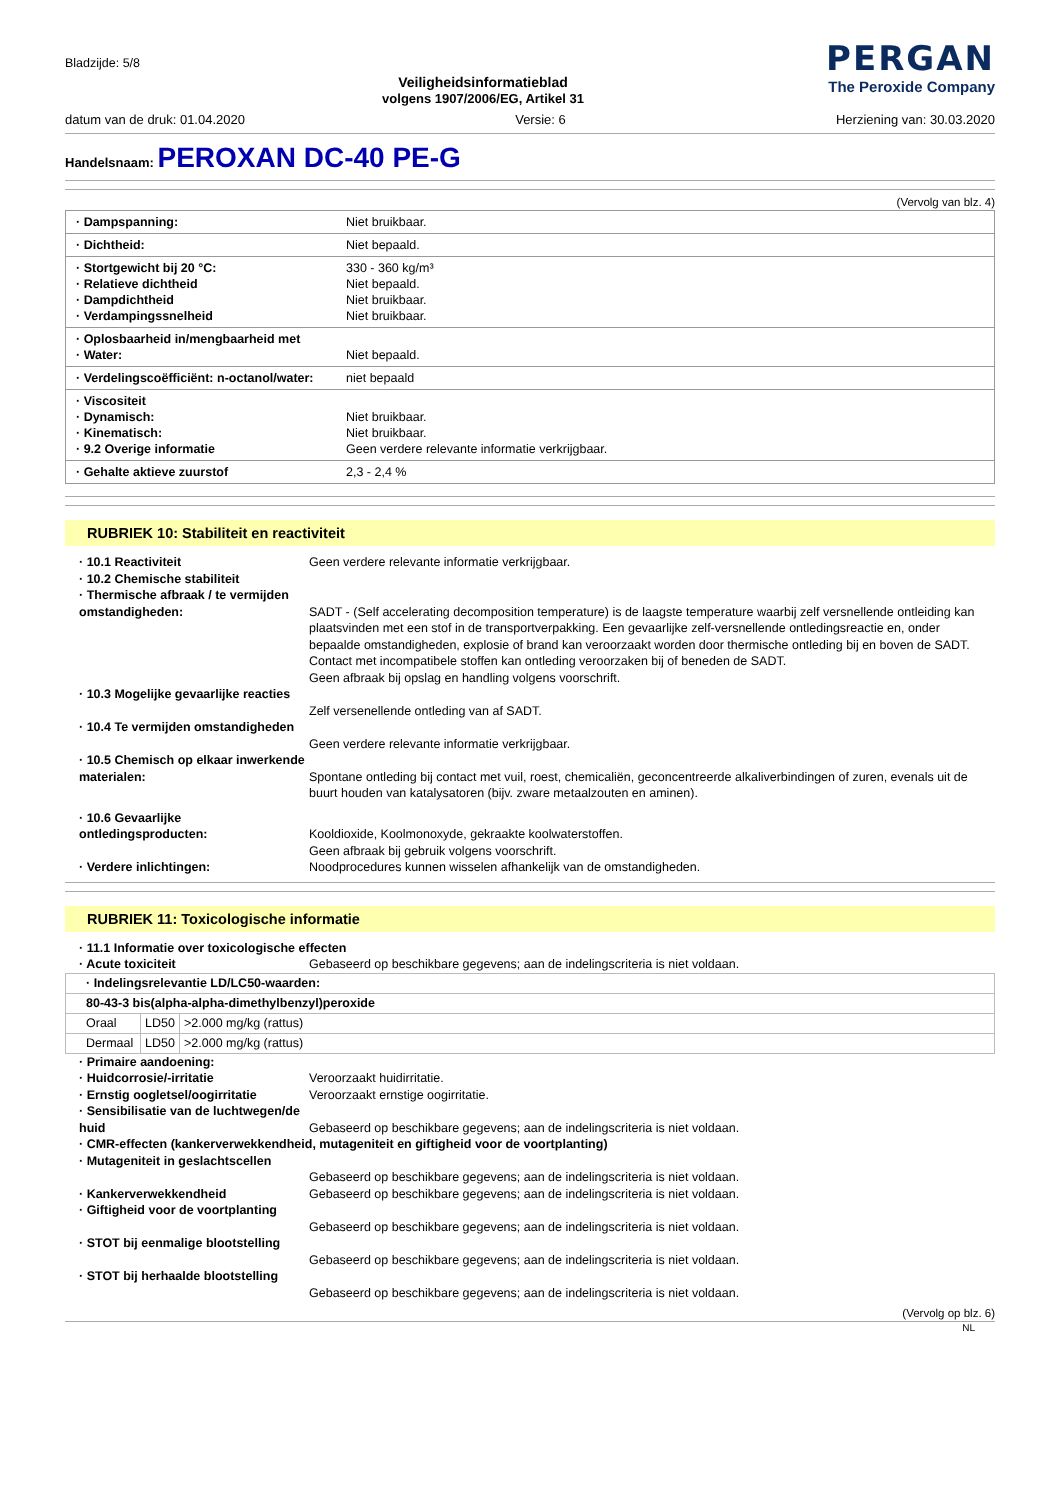Bladzijde: 5/8
Veiligheidsinformatieblad
volgens 1907/2006/EG, Artikel 31
PERGAN
The Peroxide Company
datum van de druk: 01.04.2020 Versie: 6 Herziening van: 30.03.2020
Handelsnaam: PEROXAN DC-40 PE-G
(Vervolg van blz. 4)
| · Dampspanning: | Niet bruikbaar. |
| · Dichtheid: | Niet bepaald. |
| · Stortgewicht bij 20 °C: · Relatieve dichtheid · Dampdichtheid · Verdampingssnelheid | 330 - 360 kg/m³ Niet bepaald. Niet bruikbaar. Niet bruikbaar. |
| · Oplosbaarheid in/mengbaarheid met · Water: | Niet bepaald. |
| · Verdelingscoëfficiënt: n-octanol/water: | niet bepaald |
| · Viscositeit · Dynamisch: · Kinematisch: · 9.2 Overige informatie | Niet bruikbaar. Niet bruikbaar. Geen verdere relevante informatie verkrijgbaar. |
| · Gehalte aktieve zuurstof | 2,3 - 2,4 % |
RUBRIEK 10: Stabiliteit en reactiviteit
· 10.1 Reactiviteit
Geen verdere relevante informatie verkrijgbaar.
· 10.2 Chemische stabiliteit
· Thermische afbraak / te vermijden omstandigheden:
SADT - (Self accelerating decomposition temperature) is de laagste temperature waarbij zelf versnellende ontleiding kan plaatsvinden met een stof in de transportverpakking. Een gevaarlijke zelf-versnellende ontledingsreactie en, onder bepaalde omstandigheden, explosie of brand kan veroorzaakt worden door thermische ontleding bij en boven de SADT. Contact met incompatibele stoffen kan ontleding veroorzaken bij of beneden de SADT.
Geen afbraak bij opslag en handling volgens voorschrift.
· 10.3 Mogelijke gevaarlijke reacties
Zelf versenellende ontleding van af SADT.
· 10.4 Te vermijden omstandigheden
Geen verdere relevante informatie verkrijgbaar.
· 10.5 Chemisch op elkaar inwerkende materialen:
Spontane ontleding bij contact met vuil, roest, chemicaliën, geconcentreerde alkaliverbindingen of zuren, evenals uit de buurt houden van katalysatoren (bijv. zware metaalzouten en aminen).
· 10.6 Gevaarlijke ontledingsproducten:
Kooldioxide, Koolmonoxyde, gekraakte koolwaterstoffen.
Geen afbraak bij gebruik volgens voorschrift.
· Verdere inlichtingen:
Noodprocedures kunnen wisselen afhankelijk van de omstandigheden.
RUBRIEK 11: Toxicologische informatie
· 11.1 Informatie over toxicologische effecten
· Acute toxiciteit
Gebaseerd op beschikbare gegevens; aan de indelingscriteria is niet voldaan.
| · Indelingsrelevantie LD/LC50-waarden: | | |
| 80-43-3 bis(alpha-alpha-dimethylbenzyl)peroxide | | |
| Oraal | LD50 | >2.000 mg/kg (rattus) |
| Dermaal | LD50 | >2.000 mg/kg (rattus) |
· Primaire aandoening:
· Huidcorrosie/-irritatie
Veroorzaakt huidirritatie.
· Ernstig oogletsel/oogirritatie
Veroorzaakt ernstige oogirritatie.
· Sensibilisatie van de luchtwegen/de huid
Gebaseerd op beschikbare gegevens; aan de indelingscriteria is niet voldaan.
· CMR-effecten (kankerverwekkendheid, mutageniteit en giftigheid voor de voortplanting)
· Mutageniteit in geslachtscellen
Gebaseerd op beschikbare gegevens; aan de indelingscriteria is niet voldaan.
· Kankerverwekkendheid
Gebaseerd op beschikbare gegevens; aan de indelingscriteria is niet voldaan.
· Giftigheid voor de voortplanting
Gebaseerd op beschikbare gegevens; aan de indelingscriteria is niet voldaan.
· STOT bij eenmalige blootstelling
Gebaseerd op beschikbare gegevens; aan de indelingscriteria is niet voldaan.
· STOT bij herhaalde blootstelling
Gebaseerd op beschikbare gegevens; aan de indelingscriteria is niet voldaan.
(Vervolg op blz. 6)
NL